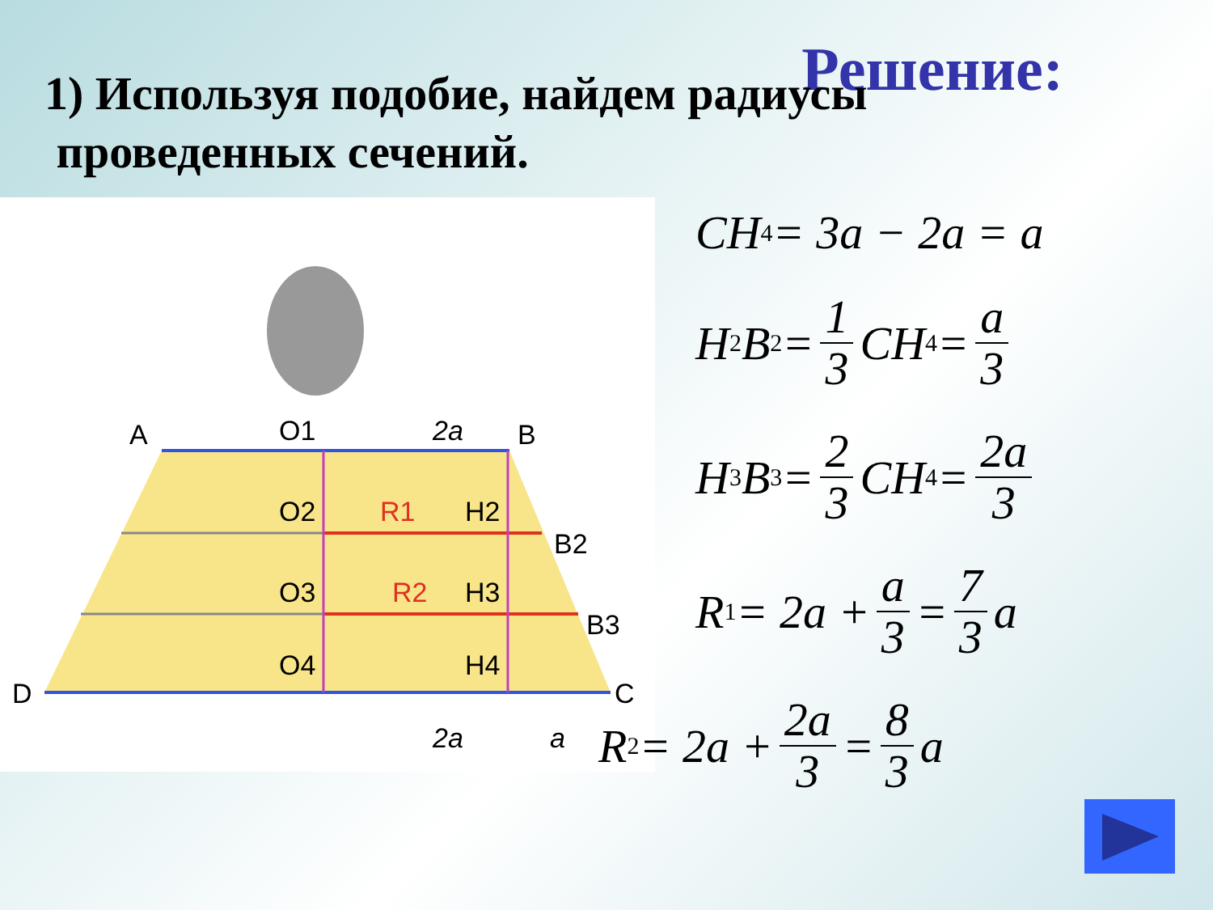Решение:
1) Используя подобие, найдем радиусы
проведенных сечений.
A
O1
2a
B
O2
R1
H2
B2
O3
R2
H3
B3
O4
H4
D
C
2a
a
CH<sub>4</sub> = 3a − 2a = a
H<sub>2</sub>B<sub>2</sub> = 1 3 CH<sub>4</sub> = a 3
H<sub>3</sub>B<sub>3</sub> = 2 3 CH<sub>4</sub> = 2a 3
R<sub>1</sub> = 2a + a 3 = 7 3 a
R<sub>2</sub> = 2a + 2a 3 = 8 3 a